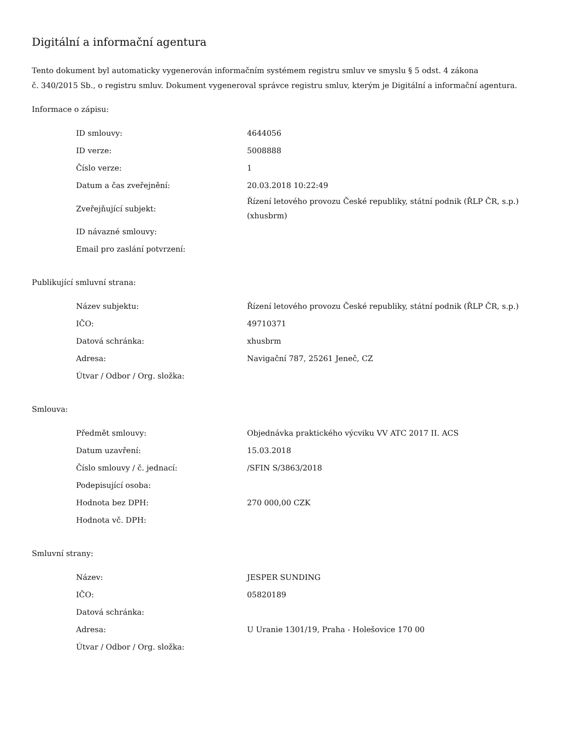Digitální a informační agentura
Tento dokument byl automaticky vygenerován informačním systémem registru smluv ve smyslu § 5 odst. 4 zákona
č. 340/2015 Sb., o registru smluv. Dokument vygeneroval správce registru smluv, kterým je Digitální a informační agentura.
Informace o zápisu:
| ID smlouvy: | 4644056 |
| ID verze: | 5008888 |
| Číslo verze: | 1 |
| Datum a čas zveřejnění: | 20.03.2018 10:22:49 |
| Zveřejňující subjekt: | Řízení letového provozu České republiky, státní podnik (ŘLP ČR, s.p.) (xhusbrm) |
| ID návazné smlouvy: | |
| Email pro zaslání potvrzení: | |
Publikující smluvní strana:
| Název subjektu: | Řízení letového provozu České republiky, státní podnik (ŘLP ČR, s.p.) |
| IČO: | 49710371 |
| Datová schránka: | xhusbrm |
| Adresa: | Navigační 787, 25261 Jeneč, CZ |
| Útvar / Odbor / Org. složka: | |
Smlouva:
| Předmět smlouvy: | Objednávka praktického výcviku VV ATC 2017 II. ACS |
| Datum uzavření: | 15.03.2018 |
| Číslo smlouvy / č. jednací: | /SFIN S/3863/2018 |
| Podepisující osoba: | |
| Hodnota bez DPH: | 270 000,00 CZK |
| Hodnota vč. DPH: | |
Smluvní strany:
| Název: | JESPER SUNDING |
| IČO: | 05820189 |
| Datová schránka: | |
| Adresa: | U Uranie 1301/19, Praha - Holešovice 170 00 |
| Útvar / Odbor / Org. složka: | |